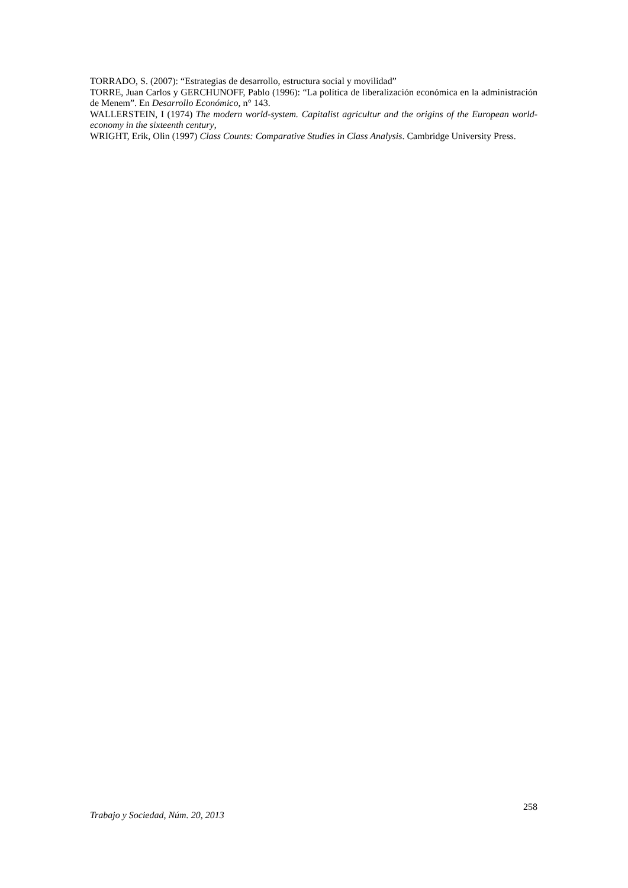TORRADO, S. (2007): “Estrategias de desarrollo, estructura social y movilidad”
TORRE, Juan Carlos y GERCHUNOFF, Pablo (1996): “La política de liberalización económica en la administración de Menem”. En Desarrollo Económico, n° 143.
WALLERSTEIN, I (1974) The modern world-system. Capitalist agricultur and the origins of the European world-economy in the sixteenth century,
WRIGHT, Erik, Olin (1997) Class Counts: Comparative Studies in Class Analysis. Cambridge University Press.
Trabajo y Sociedad, Núm. 20, 2013 258